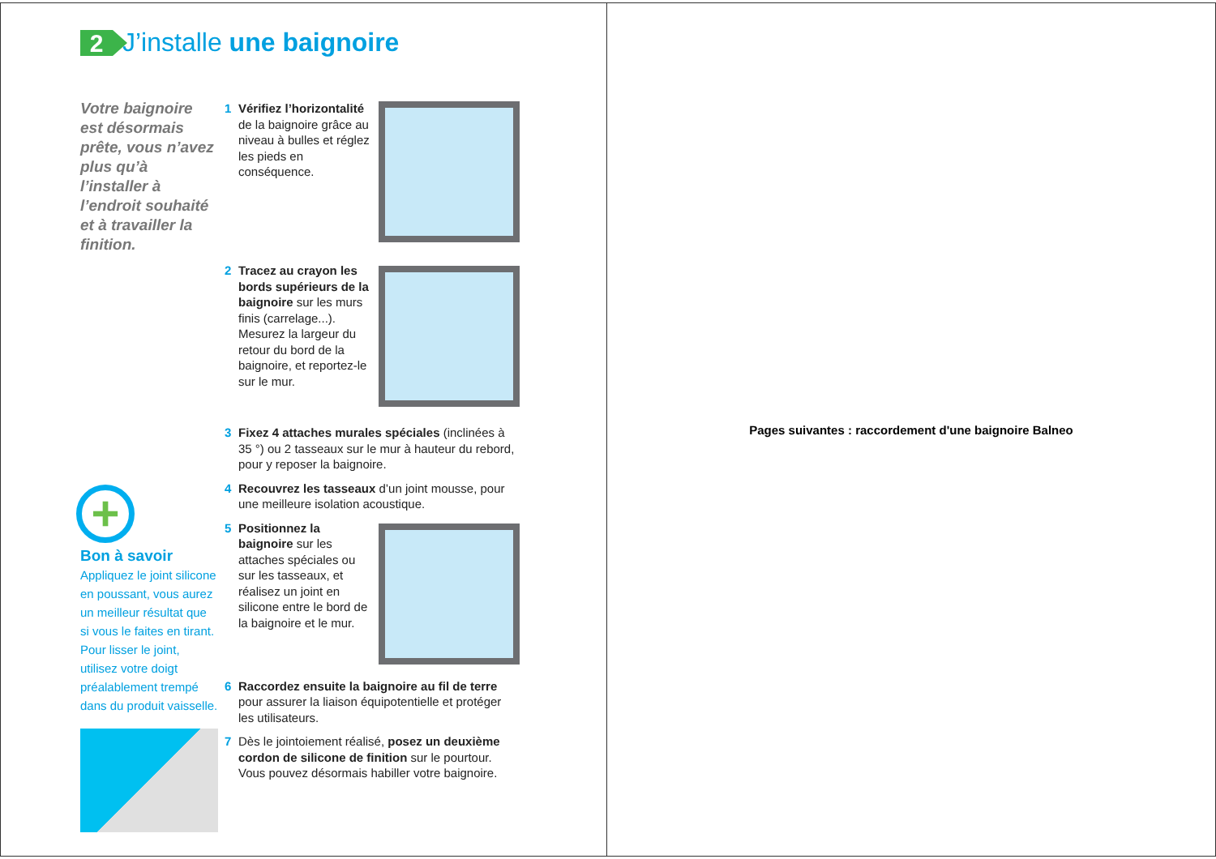2
J’installe une baignoire
Votre baignoire est désormais prête, vous n’avez plus qu’à l’installer à l’endroit souhaité et à travailler la finition.
1 Vérifiez l’horizontalité de la baignoire grâce au niveau à bulles et réglez les pieds en conséquence.
2 Tracez au crayon les bords supérieurs de la baignoire sur les murs finis (carrelage...). Mesurez la largeur du retour du bord de la baignoire, et reportez-le sur le mur.
3 Fixez 4 attaches murales spéciales (inclinées à 35 °) ou 2 tasseaux sur le mur à hauteur du rebord, pour y reposer la baignoire.
4 Recouvrez les tasseaux d’un joint mousse, pour une meilleure isolation acoustique.
5 Positionnez la baignoire sur les attaches spéciales ou sur les tasseaux, et réalisez un joint en silicone entre le bord de la baignoire et le mur.
6 Raccordez ensuite la baignoire au fil de terre pour assurer la liaison équipotentielle et protéger les utilisateurs.
7 Dès le jointoiement réalisé, posez un deuxième cordon de silicone de finition sur le pourtour. Vous pouvez désormais habiller votre baignoire.
+
Bon à savoir
Appliquez le joint silicone en poussant, vous aurez un meilleur résultat que si vous le faites en tirant. Pour lisser le joint, utilisez votre doigt préalablement trempé dans du produit vaisselle.
Pages suivantes : raccordement d'une baignoire Balneo